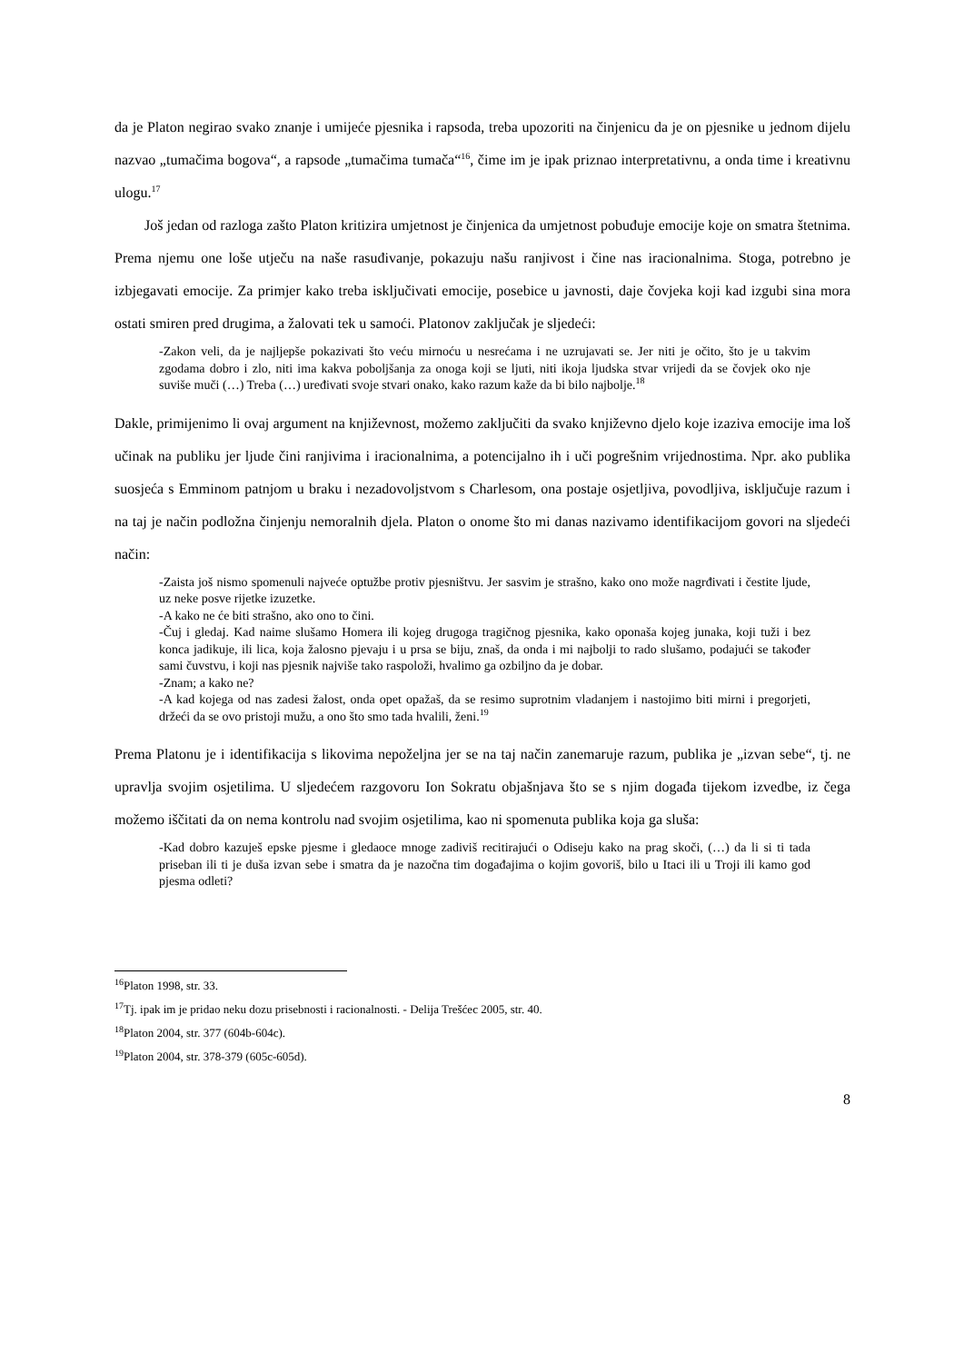da je Platon negirao svako znanje i umijeće pjesnika i rapsoda, treba upozoriti na činjenicu da je on pjesnike u jednom dijelu nazvao „tumačima bogova“, a rapsode „tumačima tumača“<sup>16</sup>, čime im je ipak priznao interpretativnu, a onda time i kreativnu ulogu.<sup>17</sup>
Još jedan od razloga zašto Platon kritizira umjetnost je činjenica da umjetnost pobuđuje emocije koje on smatra štetnima. Prema njemu one loše utječu na naše rasuđivanje, pokazuju našu ranjivost i čine nas iracionalnima. Stoga, potrebno je izbjegavati emocije. Za primjer kako treba isključivati emocije, posebice u javnosti, daje čovjeka koji kad izgubi sina mora ostati smiren pred drugima, a žalovati tek u samoći. Platonov zaključak je sljedeći:
-Zakon veli, da je najljepše pokazivati što veću mirnoću u nesrećama i ne uzrujavati se. Jer niti je očito, što je u takvim zgodama dobro i zlo, niti ima kakva poboljšanja za onoga koji se ljuti, niti ikoja ljudska stvar vrijedi da se čovjek oko nje suviše muči (…) Treba (…) uređivati svoje stvari onako, kako razum kaže da bi bilo najbolje.<sup>18</sup>
Dakle, primijenimo li ovaj argument na književnost, možemo zaključiti da svako književno djelo koje izaziva emocije ima loš učinak na publiku jer ljude čini ranjivima i iracionalnima, a potencijalno ih i uči pogrešnim vrijednostima. Npr. ako publika suosjeća s Emminom patnjom u braku i nezadovoljstvom s Charlesom, ona postaje osjetljiva, povodljiva, isključuje razum i na taj je način podložna činjenju nemoralnih djela. Platon o onome što mi danas nazivamo identifikacijom govori na sljedeći način:
-Zaista još nismo spomenuli najveće optužbe protiv pjesništvu. Jer sasvim je strašno, kako ono može nagrđivati i čestite ljude, uz neke posve rijetke izuzetke.
-A kako ne će biti strašno, ako ono to čini.
-Čuj i gledaj. Kad naime slušamo Homera ili kojeg drugoga tragičnog pjesnika, kako oponaša kojeg junaka, koji tuži i bez konca jadikuje, ili lica, koja žalosno pjevaju i u prsa se biju, znaš, da onda i mi najbolji to rado slušamo, podajući se također sami čuvstvu, i koji nas pjesnik najviše tako raspoloži, hvalimo ga ozbiljno da je dobar.
-Znam; a kako ne?
-A kad kojega od nas zadesi žalost, onda opet opažaš, da se resimo suprotnim vladanjem i nastojimo biti mirni i pregorjeti, držeći da se ovo pristoji mužu, a ono što smo tada hvalili, ženi.<sup>19</sup>
Prema Platonu je i identifikacija s likovima nepoželjna jer se na taj način zanemaruje razum, publika je „izvan sebe“, tj. ne upravlja svojim osjetilima. U sljedećem razgovoru Ion Sokratu objašnjava što se s njim događa tijekom izvedbe, iz čega možemo iščitati da on nema kontrolu nad svojim osjetilima, kao ni spomenuta publika koja ga sluša:
-Kad dobro kazuješ epske pjesme i gledaoce mnoge zadiviš recitirajući o Odiseju kako na prag skoči, (…) da li si ti tada priseban ili ti je duša izvan sebe i smatra da je nazočna tim događajima o kojim govoriš, bilo u Itaci ili u Troji ili kamo god pjesma odleti?
<sup>16</sup> Platon 1998, str. 33.
<sup>17</sup> Tj. ipak im je pridao neku dozu prisebnosti i racionalnosti. - Delija Trešćec 2005, str. 40.
<sup>18</sup> Platon 2004, str. 377 (604b-604c).
<sup>19</sup> Platon 2004, str. 378-379 (605c-605d).
8